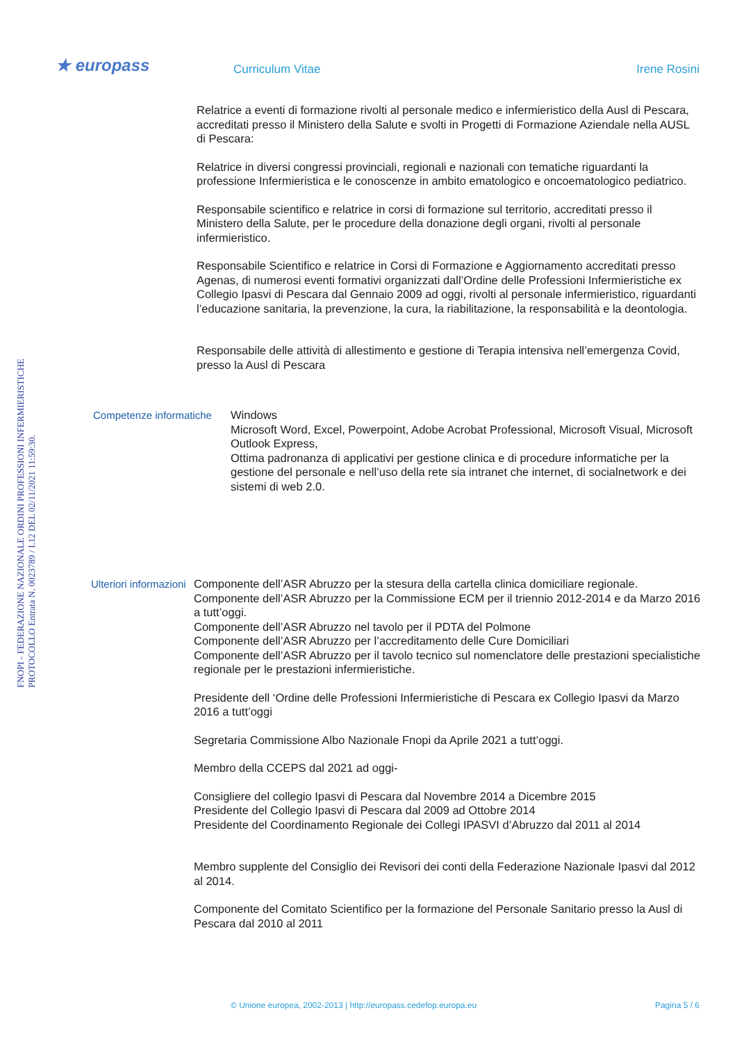★ europass Curriculum Vitae Irene Rosini
FNOPI - FEDERAZIONE NAZIONALE ORDINI PROFESSIONI INFERMIERISTICHE PROTOCOLLO Entrata N. 0023789 / I.12 DEL 02/11/2021 11:59:30.
Relatrice a eventi di formazione rivolti al personale medico e infermieristico della Ausl di Pescara, accreditati presso il Ministero della Salute e svolti in Progetti di Formazione Aziendale nella AUSL di Pescara:
Relatrice in diversi congressi provinciali, regionali e nazionali con tematiche riguardanti la professione Infermieristica e le conoscenze in ambito ematologico e oncoematologico pediatrico.
Responsabile scientifico e relatrice in corsi di formazione sul territorio, accreditati presso il Ministero della Salute, per le procedure della donazione degli organi, rivolti al personale infermieristico.
Responsabile Scientifico e relatrice in Corsi di Formazione e Aggiornamento accreditati presso Agenas, di numerosi eventi formativi organizzati dall’Ordine delle Professioni Infermieristiche ex Collegio Ipasvi di Pescara dal Gennaio 2009 ad oggi, rivolti al personale infermieristico, riguardanti l’educazione sanitaria, la prevenzione, la cura, la riabilitazione, la responsabilità e la deontologia.
Responsabile delle attività di allestimento e gestione di Terapia intensiva nell’emergenza Covid, presso la Ausl di Pescara
Competenze informatiche
Windows
Microsoft Word, Excel, Powerpoint, Adobe Acrobat Professional, Microsoft Visual, Microsoft Outlook Express,
Ottima padronanza di applicativi per gestione clinica e di procedure informatiche per la gestione del personale e nell’uso della rete sia intranet che internet, di socialnetwork e dei sistemi di web 2.0.
Ulteriori informazioni
Componente dell’ASR Abruzzo per la stesura della cartella clinica domiciliare regionale.
Componente dell’ASR Abruzzo per la Commissione ECM per il triennio 2012-2014 e da Marzo 2016 a tutt’oggi.
Componente dell’ASR Abruzzo nel tavolo per il PDTA del Polmone
Componente dell’ASR Abruzzo per l’accreditamento delle Cure Domiciliari
Componente dell’ASR Abruzzo per il tavolo tecnico sul nomenclatore delle prestazioni specialistiche regionale per le prestazioni infermieristiche.
Presidente dell ‘Ordine delle Professioni Infermieristiche di Pescara ex Collegio Ipasvi da Marzo 2016 a tutt’oggi
Segretaria Commissione Albo Nazionale Fnopi da Aprile 2021 a tutt’oggi.
Membro della CCEPS dal 2021 ad oggi-
Consigliere del collegio Ipasvi di Pescara dal Novembre 2014 a Dicembre 2015
Presidente del Collegio Ipasvi di Pescara dal 2009 ad Ottobre 2014
Presidente del Coordinamento Regionale dei Collegi IPASVI d’Abruzzo dal 2011 al 2014
Membro supplente del Consiglio dei Revisori dei conti della Federazione Nazionale Ipasvi dal 2012 al 2014.
Componente del Comitato Scientifico per la formazione del Personale Sanitario presso la Ausl di Pescara dal 2010 al 2011
© Unione europea, 2002-2013 | http://europass.cedefop.europa.eu Pagina 5 / 6